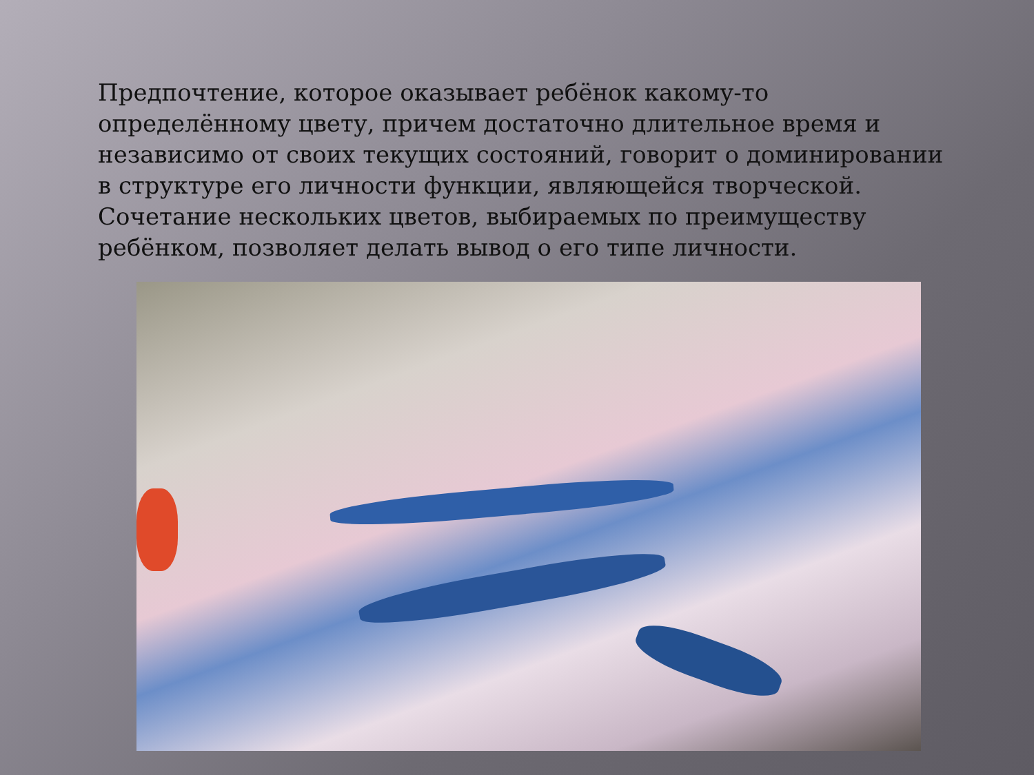Предпочтение, которое оказывает ребёнок какому-то определённому цвету, причем достаточно длительное время и независимо от своих текущих состояний, говорит о доминировании в структуре его личности функции, являющейся творческой. Сочетание нескольких цветов, выбираемых по преимуществу ребёнком, позволяет делать вывод о его типе личности.